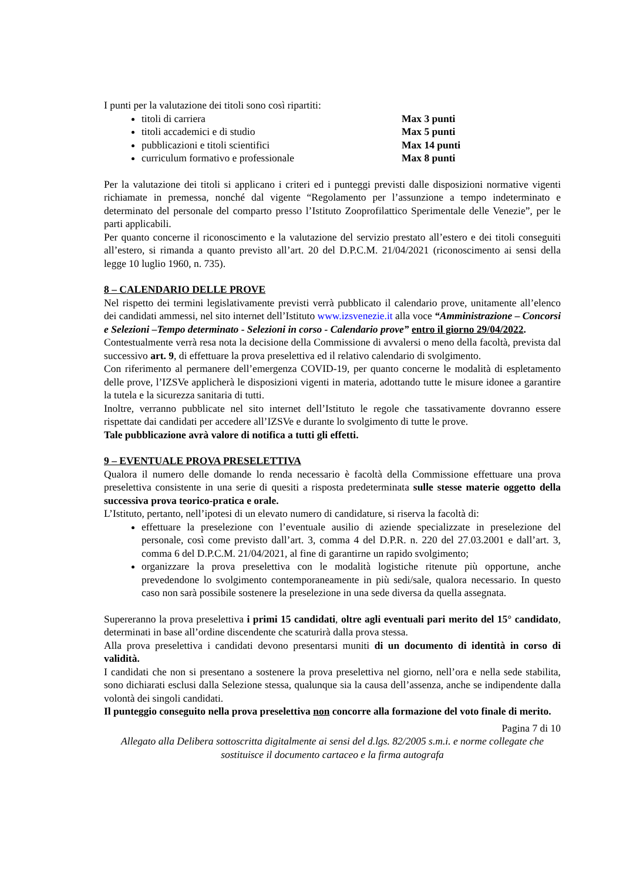I punti per la valutazione dei titoli sono così ripartiti:
titoli di carriera Max 3 punti
titoli accademici e di studio Max 5 punti
pubblicazioni e titoli scientifici Max 14 punti
curriculum formativo e professionale Max 8 punti
Per la valutazione dei titoli si applicano i criteri ed i punteggi previsti dalle disposizioni normative vigenti richiamate in premessa, nonché dal vigente “Regolamento per l’assunzione a tempo indeterminato e determinato del personale del comparto presso l’Istituto Zooprofilattico Sperimentale delle Venezie”, per le parti applicabili.
Per quanto concerne il riconoscimento e la valutazione del servizio prestato all’estero e dei titoli conseguiti all’estero, si rimanda a quanto previsto all’art. 20 del D.P.C.M. 21/04/2021 (riconoscimento ai sensi della legge 10 luglio 1960, n. 735).
8 – CALENDARIO DELLE PROVE
Nel rispetto dei termini legislativamente previsti verrà pubblicato il calendario prove, unitamente all’elenco dei candidati ammessi, nel sito internet dell’Istituto www.izsvenezie.it alla voce “Amministrazione – Concorsi e Selezioni –Tempo determinato - Selezioni in corso - Calendario prove” entro il giorno 29/04/2022.
Contestualmente verrà resa nota la decisione della Commissione di avvalersi o meno della facoltà, prevista dal successivo art. 9, di effettuare la prova preselettiva ed il relativo calendario di svolgimento.
Con riferimento al permanere dell’emergenza COVID-19, per quanto concerne le modalità di espletamento delle prove, l’IZSVe applicherà le disposizioni vigenti in materia, adottando tutte le misure idonee a garantire la tutela e la sicurezza sanitaria di tutti.
Inoltre, verranno pubblicate nel sito internet dell’Istituto le regole che tassativamente dovranno essere rispettate dai candidati per accedere all’IZSVe e durante lo svolgimento di tutte le prove.
Tale pubblicazione avrà valore di notifica a tutti gli effetti.
9 – EVENTUALE PROVA PRESELETTIVA
Qualora il numero delle domande lo renda necessario è facoltà della Commissione effettuare una prova preselettiva consistente in una serie di quesiti a risposta predeterminata sulle stesse materie oggetto della successiva prova teorico-pratica e orale.
L’Istituto, pertanto, nell’ipotesi di un elevato numero di candidature, si riserva la facoltà di:
effettuare la preselezione con l’eventuale ausilio di aziende specializzate in preselezione del personale, così come previsto dall’art. 3, comma 4 del D.P.R. n. 220 del 27.03.2001 e dall’art. 3, comma 6 del D.P.C.M. 21/04/2021, al fine di garantirne un rapido svolgimento;
organizzare la prova preselettiva con le modalità logistiche ritenute più opportune, anche prevedendone lo svolgimento contemporaneamente in più sedi/sale, qualora necessario. In questo caso non sarà possibile sostenere la preselezione in una sede diversa da quella assegnata.
Supereranno la prova preselettiva i primi 15 candidati, oltre agli eventuali pari merito del 15° candidato, determinati in base all’ordine discendente che scaturirà dalla prova stessa.
Alla prova preselettiva i candidati devono presentarsi muniti di un documento di identità in corso di validità.
I candidati che non si presentano a sostenere la prova preselettiva nel giorno, nell’ora e nella sede stabilita, sono dichiarati esclusi dalla Selezione stessa, qualunque sia la causa dell’assenza, anche se indipendente dalla volontà dei singoli candidati.
Il punteggio conseguito nella prova preselettiva non concorre alla formazione del voto finale di merito.
Pagina 7 di 10
Allegato alla Delibera sottoscritta digitalmente ai sensi del d.lgs. 82/2005 s.m.i. e norme collegate che sostituisce il documento cartaceo e la firma autografa